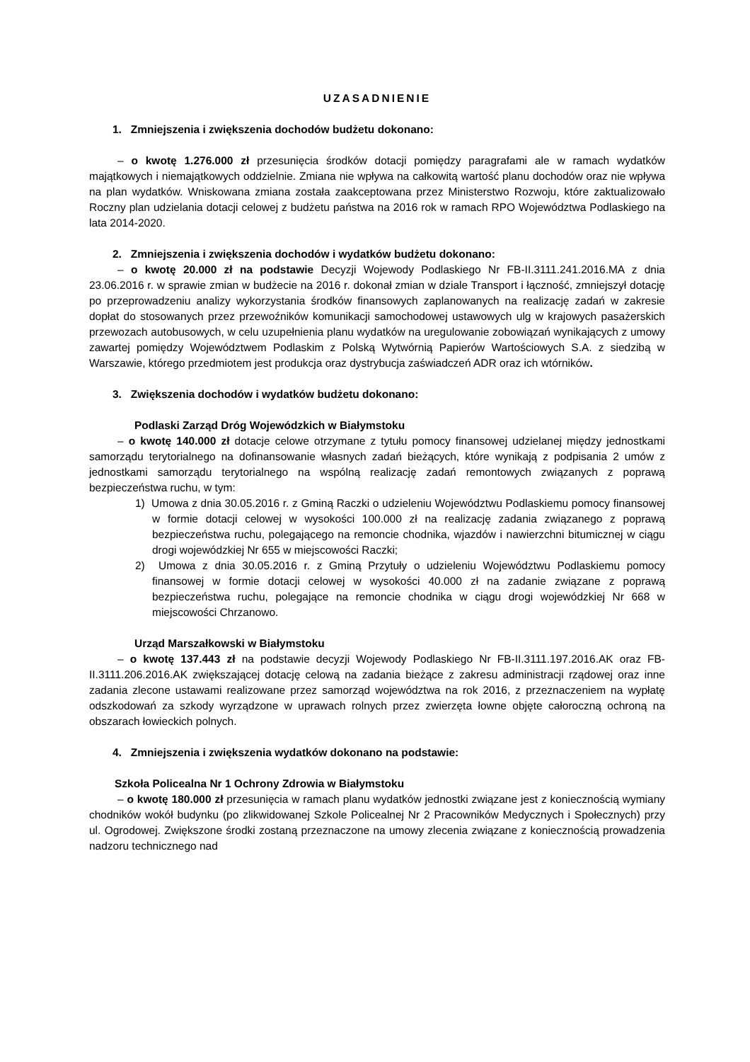UZASADNIENIE
1. Zmniejszenia i zwiększenia dochodów budżetu dokonano:
– o kwotę 1.276.000 zł przesunięcia środków dotacji pomiędzy paragrafami ale w ramach wydatków majątkowych i niemajątkowych oddzielnie. Zmiana nie wpływa na całkowitą wartość planu dochodów oraz nie wpływa na plan wydatków. Wniskowana zmiana została zaakceptowana przez Ministerstwo Rozwoju, które zaktualizowało Roczny plan udzielania dotacji celowej z budżetu państwa na 2016 rok w ramach RPO Województwa Podlaskiego na lata 2014-2020.
2. Zmniejszenia i zwiększenia dochodów i wydatków budżetu dokonano:
– o kwotę 20.000 zł na podstawie Decyzji Wojewody Podlaskiego Nr FB-II.3111.241.2016.MA z dnia 23.06.2016 r. w sprawie zmian w budżecie na 2016 r. dokonał zmian w dziale Transport i łączność, zmniejszył dotację po przeprowadzeniu analizy wykorzystania środków finansowych zaplanowanych na realizację zadań w zakresie dopłat do stosowanych przez przewoźników komunikacji samochodowej ustawowych ulg w krajowych pasażerskich przewozach autobusowych, w celu uzupełnienia planu wydatków na uregulowanie zobowiązań wynikających z umowy zawartej pomiędzy Województwem Podlaskim z Polską Wytwórnią Papierów Wartościowych S.A. z siedzibą w Warszawie, którego przedmiotem jest produkcja oraz dystrybucja zaświadczeń ADR oraz ich wtórników.
3. Zwiększenia dochodów i wydatków budżetu dokonano:
Podlaski Zarząd Dróg Wojewódzkich w Białymstoku
– o kwotę 140.000 zł dotacje celowe otrzymane z tytułu pomocy finansowej udzielanej między jednostkami samorządu terytorialnego na dofinansowanie własnych zadań bieżących, które wynikają z podpisania 2 umów z jednostkami samorządu terytorialnego na wspólną realizację zadań remontowych związanych z poprawą bezpieczeństwa ruchu, w tym:
1) Umowa z dnia 30.05.2016 r. z Gminą Raczki o udzieleniu Województwu Podlaskiemu pomocy finansowej w formie dotacji celowej w wysokości 100.000 zł na realizację zadania związanego z poprawą bezpieczeństwa ruchu, polegającego na remoncie chodnika, wjazdów i nawierzchni bitumicznej w ciągu drogi wojewódzkiej Nr 655 w miejscowości Raczki;
2) Umowa z dnia 30.05.2016 r. z Gminą Przytuły o udzieleniu Województwu Podlaskiemu pomocy finansowej w formie dotacji celowej w wysokości 40.000 zł na zadanie związane z poprawą bezpieczeństwa ruchu, polegające na remoncie chodnika w ciągu drogi wojewódzkiej Nr 668 w miejscowości Chrzanowo.
Urząd Marszałkowski w Białymstoku
– o kwotę 137.443 zł na podstawie decyzji Wojewody Podlaskiego Nr FB-II.3111.197.2016.AK oraz FB-II.3111.206.2016.AK zwiększającej dotację celową na zadania bieżące z zakresu administracji rządowej oraz inne zadania zlecone ustawami realizowane przez samorząd województwa na rok 2016, z przeznaczeniem na wypłatę odszkodowań za szkody wyrządzone w uprawach rolnych przez zwierzęta łowne objęte całoroczną ochroną na obszarach łowieckich polnych.
4. Zmniejszenia i zwiększenia wydatków dokonano na podstawie:
Szkoła Policealna Nr 1 Ochrony Zdrowia w Białymstoku
– o kwotę 180.000 zł przesunięcia w ramach planu wydatków jednostki związane jest z koniecznością wymiany chodników wokół budynku (po zlikwidowanej Szkole Policealnej Nr 2 Pracowników Medycznych i Społecznych) przy ul. Ogrodowej. Zwiększone środki zostaną przeznaczone na umowy zlecenia związane z koniecznością prowadzenia nadzoru technicznego nad